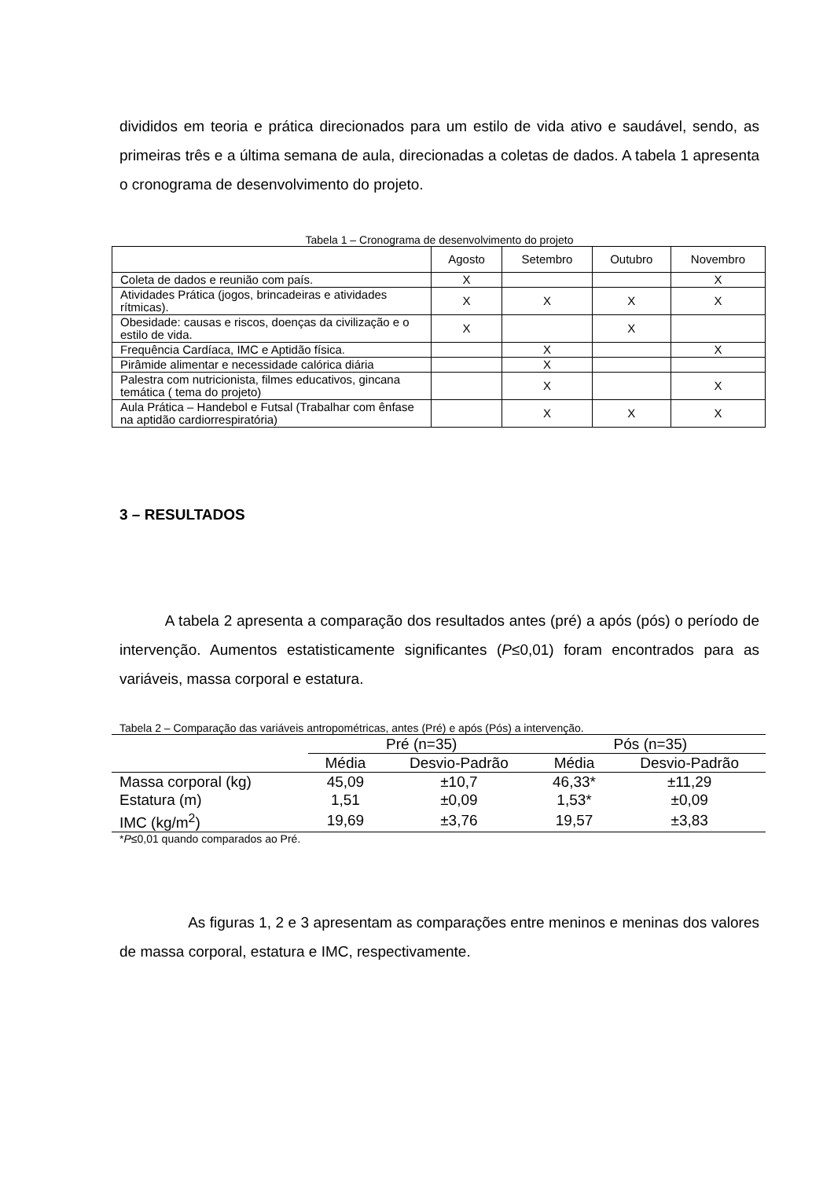divididos em teoria e prática direcionados para um estilo de vida ativo e saudável, sendo, as primeiras três e a última semana de aula, direcionadas a coletas de dados. A tabela 1 apresenta o cronograma de desenvolvimento do projeto.
Tabela 1 – Cronograma de desenvolvimento do projeto
| | Agosto | Setembro | Outubro | Novembro |
| Coleta de dados e reunião com país. | X | | | X |
| Atividades Prática (jogos, brincadeiras e atividades rítmicas). | X | X | X | X |
| Obesidade: causas e riscos, doenças da civilização e o estilo de vida. | X | | X | |
| Frequência Cardíaca, IMC e Aptidão física. | | X | | X |
| Pirâmide alimentar e necessidade calórica diária | | X | | |
| Palestra com nutricionista, filmes educativos, gincana temática ( tema do projeto) | | X | | X |
| Aula Prática – Handebol e Futsal (Trabalhar com ênfase na aptidão cardiorrespiratória) | | X | X | X |
3 – RESULTADOS
A tabela 2 apresenta a comparação dos resultados antes (pré) a após (pós) o período de intervenção. Aumentos estatisticamente significantes (P≤0,01) foram encontrados para as variáveis, massa corporal e estatura.
Tabela 2 – Comparação das variáveis antropométricas, antes (Pré) e após (Pós) a intervenção.
| | Pré (n=35) | | Pós (n=35) | |
| --- | --- | --- | --- | --- |
| | Média | Desvio-Padrão | Média | Desvio-Padrão |
| Massa corporal (kg) | 45,09 | ±10,7 | 46,33* | ±11,29 |
| Estatura (m) | 1,51 | ±0,09 | 1,53* | ±0,09 |
| IMC (kg/m<sup>2</sup>) | 19,69 | ±3,76 | 19,57 | ±3,83 |
*P≤0,01 quando comparados ao Pré.
As figuras 1, 2 e 3 apresentam as comparações entre meninos e meninas dos valores de massa corporal, estatura e IMC, respectivamente.